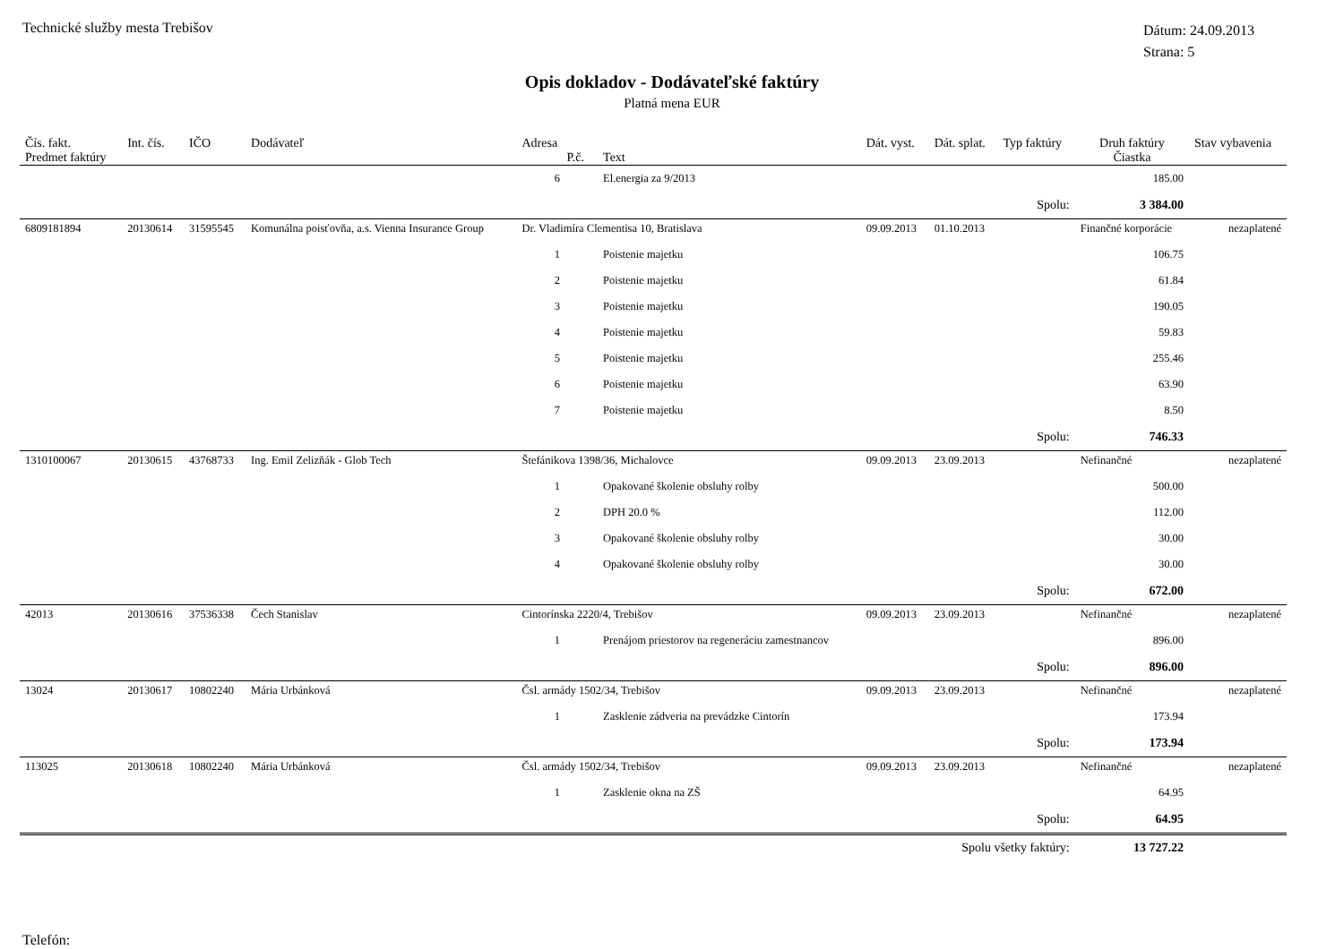Technické služby mesta Trebišov
Dátum: 24.09.2013
Strana: 5
Opis dokladov - Dodávateľské faktúry
Platná mena EUR
| Čís. fakt. Predmet faktúry | Int. čís. | IČO | Dodávateľ | Adresa P.č. | Text | Dát. vyst. | Dát. splat. | Typ faktúry | Druh faktúry Čiastka | Stav vybavenia |
| --- | --- | --- | --- | --- | --- | --- | --- | --- | --- | --- |
| | | | | 6 | El.energia za 9/2013 | | | | 185.00 | |
| | | | | | | | | Spolu: | 3 384.00 | |
| 6809181894 | 20130614 | 31595545 | Komunálna poisťovňa, a.s. Vienna Insurance Group | Dr. Vladimíra Clementisa 10, Bratislava | | 09.09.2013 | 01.10.2013 | | Finančné korporácie | nezaplatené |
| | | | | 1 | Poistenie majetku | | | | 106.75 | |
| | | | | 2 | Poistenie majetku | | | | 61.84 | |
| | | | | 3 | Poistenie majetku | | | | 190.05 | |
| | | | | 4 | Poistenie majetku | | | | 59.83 | |
| | | | | 5 | Poistenie majetku | | | | 255.46 | |
| | | | | 6 | Poistenie majetku | | | | 63.90 | |
| | | | | 7 | Poistenie majetku | | | | 8.50 | |
| | | | | | | | | Spolu: | 746.33 | |
| 1310100067 | 20130615 | 43768733 | Ing. Emil Zelizňák - Glob Tech | Štefánikova 1398/36, Michalovce | | 09.09.2013 | 23.09.2013 | | Nefinančné | nezaplatené |
| | | | | 1 | Opakované školenie obsluhy rolby | | | | 500.00 | |
| | | | | 2 | DPH 20.0 % | | | | 112.00 | |
| | | | | 3 | Opakované školenie obsluhy rolby | | | | 30.00 | |
| | | | | 4 | Opakované školenie obsluhy rolby | | | | 30.00 | |
| | | | | | | | | Spolu: | 672.00 | |
| 42013 | 20130616 | 37536338 | Čech Stanislav | Cintorínska 2220/4, Trebišov | | 09.09.2013 | 23.09.2013 | | Nefinančné | nezaplatené |
| | | | | 1 | Prenájom priestorov na regeneráciu zamestnancov | | | | 896.00 | |
| | | | | | | | | Spolu: | 896.00 | |
| 13024 | 20130617 | 10802240 | Mária Urbánková | Čsl. armády 1502/34, Trebišov | | 09.09.2013 | 23.09.2013 | | Nefinančné | nezaplatené |
| | | | | 1 | Zasklenie zádveria na prevádzke Cintorín | | | | 173.94 | |
| | | | | | | | | Spolu: | 173.94 | |
| 113025 | 20130618 | 10802240 | Mária Urbánková | Čsl. armády 1502/34, Trebišov | | 09.09.2013 | 23.09.2013 | | Nefinančné | nezaplatené |
| | | | | 1 | Zasklenie okna na ZŠ | | | | 64.95 | |
| | | | | | | | | Spolu: | 64.95 | |
| Spolu všetky faktúry: | | | | | | | | | 13 727.22 | |
Telefón: